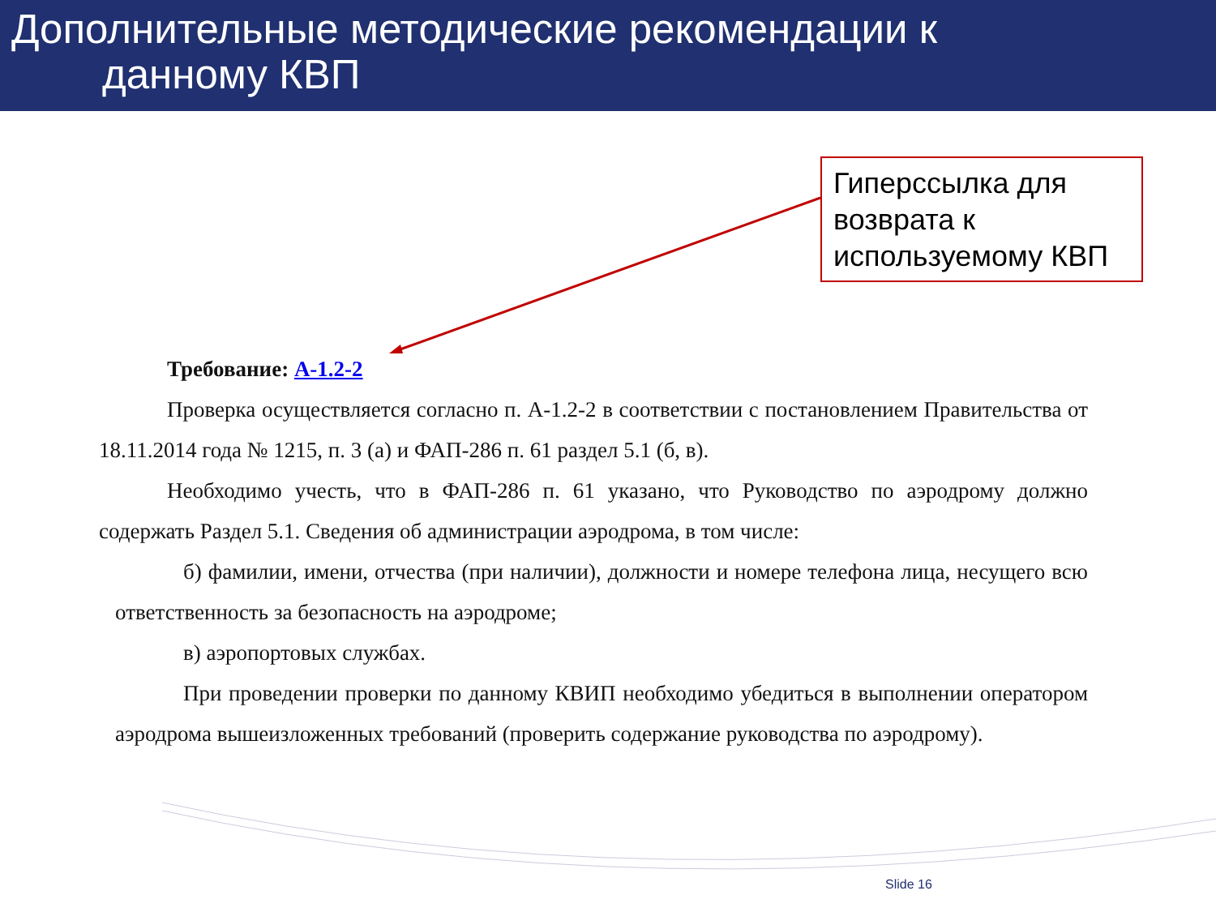Дополнительные методические рекомендации к
данному КВП
Гиперссылка для возврата к используемому КВП
Требование: А-1.2-2
Проверка осуществляется согласно п. А-1.2-2 в соответствии с постановлением Правительства от 18.11.2014 года № 1215, п. 3 (а) и ФАП-286 п. 61 раздел 5.1 (б, в).
Необходимо учесть, что в ФАП-286 п. 61 указано, что Руководство по аэродрому должно содержать Раздел 5.1. Сведения об администрации аэродрома, в том числе:
б) фамилии, имени, отчества (при наличии), должности и номере телефона лица, несущего всю ответственность за безопасность на аэродроме;
в) аэропортовых службах.
При проведении проверки по данному КВИП необходимо убедиться в выполнении оператором аэродрома вышеизложенных требований (проверить содержание руководства по аэродрому).
Slide 16